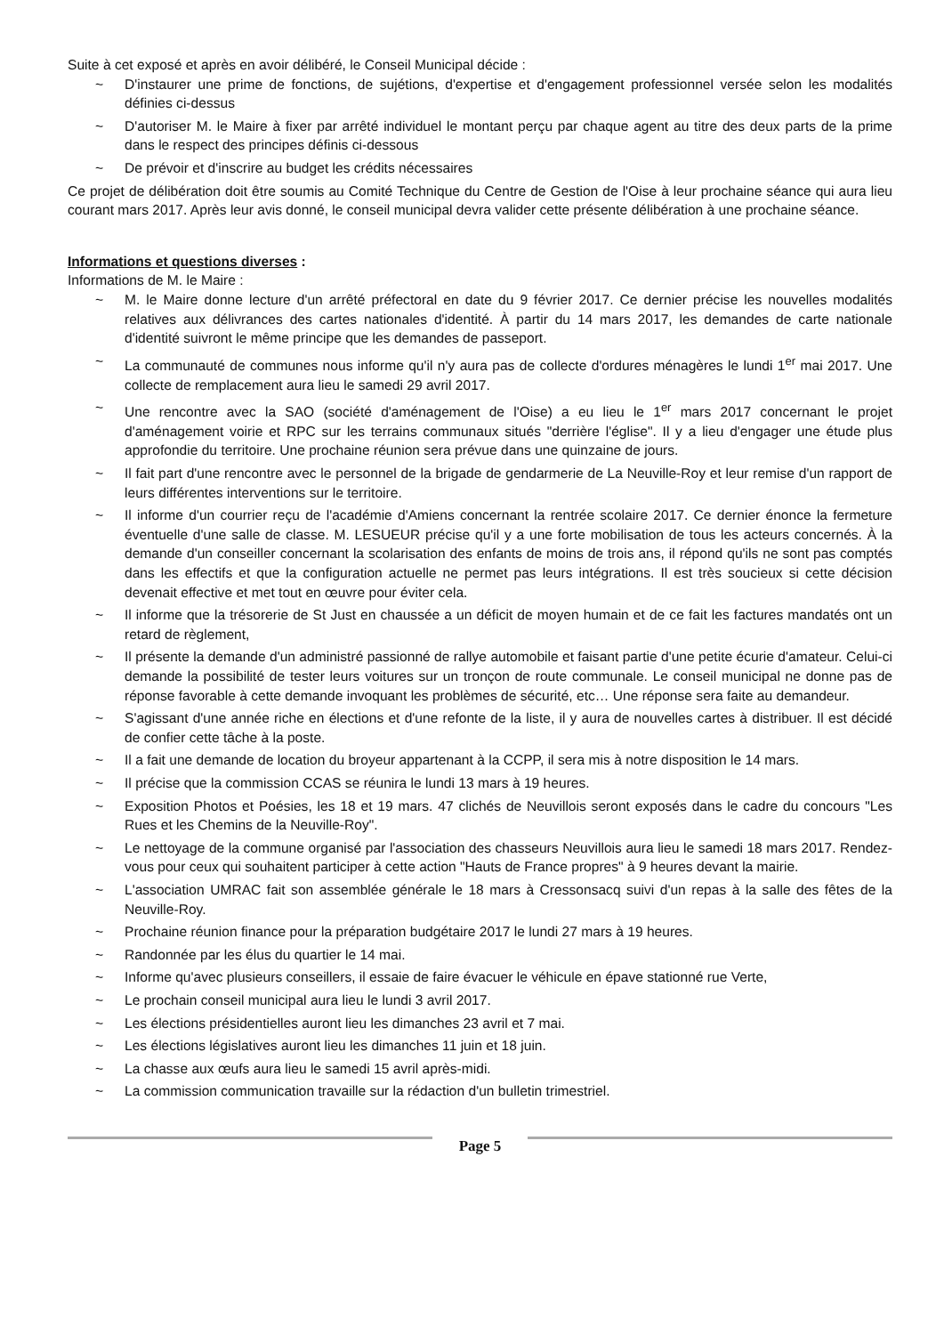Suite à cet exposé et après en avoir délibéré, le Conseil Municipal décide :
~ D'instaurer une prime de fonctions, de sujétions, d'expertise et d'engagement professionnel versée selon les modalités définies ci-dessus
~ D'autoriser M. le Maire à fixer par arrêté individuel le montant perçu par chaque agent au titre des deux parts de la prime dans le respect des principes définis ci-dessous
~ De prévoir et d'inscrire au budget les crédits nécessaires
Ce projet de délibération doit être soumis au Comité Technique du Centre de Gestion de l'Oise à leur prochaine séance qui aura lieu courant mars 2017. Après leur avis donné, le conseil municipal devra valider cette présente délibération à une prochaine séance.
Informations et questions diverses :
Informations de M. le Maire :
~ M. le Maire donne lecture d'un arrêté préfectoral en date du 9 février 2017. Ce dernier précise les nouvelles modalités relatives aux délivrances des cartes nationales d'identité. À partir du 14 mars 2017, les demandes de carte nationale d'identité suivront le même principe que les demandes de passeport.
~ La communauté de communes nous informe qu'il n'y aura pas de collecte d'ordures ménagères le lundi 1<sup>er</sup> mai 2017. Une collecte de remplacement aura lieu le samedi 29 avril 2017.
~ Une rencontre avec la SAO (société d'aménagement de l'Oise) a eu lieu le 1<sup>er</sup> mars 2017 concernant le projet d'aménagement voirie et RPC sur les terrains communaux situés "derrière l'église". Il y a lieu d'engager une étude plus approfondie du territoire. Une prochaine réunion sera prévue dans une quinzaine de jours.
~ Il fait part d'une rencontre avec le personnel de la brigade de gendarmerie de La Neuville-Roy et leur remise d'un rapport de leurs différentes interventions sur le territoire.
~ Il informe d'un courrier reçu de l'académie d'Amiens concernant la rentrée scolaire 2017. Ce dernier énonce la fermeture éventuelle d'une salle de classe. M. LESUEUR précise qu'il y a une forte mobilisation de tous les acteurs concernés. À la demande d'un conseiller concernant la scolarisation des enfants de moins de trois ans, il répond qu'ils ne sont pas comptés dans les effectifs et que la configuration actuelle ne permet pas leurs intégrations. Il est très soucieux si cette décision devenait effective et met tout en œuvre pour éviter cela.
~ Il informe que la trésorerie de St Just en chaussée a un déficit de moyen humain et de ce fait les factures mandatés ont un retard de règlement,
~ Il présente la demande d'un administré passionné de rallye automobile et faisant partie d'une petite écurie d'amateur. Celui-ci demande la possibilité de tester leurs voitures sur un tronçon de route communale. Le conseil municipal ne donne pas de réponse favorable à cette demande invoquant les problèmes de sécurité, etc… Une réponse sera faite au demandeur.
~ S'agissant d'une année riche en élections et d'une refonte de la liste, il y aura de nouvelles cartes à distribuer. Il est décidé de confier cette tâche à la poste.
~ Il a fait une demande de location du broyeur appartenant à la CCPP, il sera mis à notre disposition le 14 mars.
~ Il précise que la commission CCAS se réunira le lundi 13 mars à 19 heures.
~ Exposition Photos et Poésies, les 18 et 19 mars. 47 clichés de Neuvillois seront exposés dans le cadre du concours "Les Rues et les Chemins de la Neuville-Roy".
~ Le nettoyage de la commune organisé par l'association des chasseurs Neuvillois aura lieu le samedi 18 mars 2017. Rendez-vous pour ceux qui souhaitent participer à cette action "Hauts de France propres" à 9 heures devant la mairie.
~ L'association UMRAC fait son assemblée générale le 18 mars à Cressonsacq suivi d'un repas à la salle des fêtes de la Neuville-Roy.
~ Prochaine réunion finance pour la préparation budgétaire 2017 le lundi 27 mars à 19 heures.
~ Randonnée par les élus du quartier le 14 mai.
~ Informe qu'avec plusieurs conseillers, il essaie de faire évacuer le véhicule en épave stationné rue Verte,
~ Le prochain conseil municipal aura lieu le lundi 3 avril 2017.
~ Les élections présidentielles auront lieu les dimanches 23 avril et 7 mai.
~ Les élections législatives auront lieu les dimanches 11 juin et 18 juin.
~ La chasse aux œufs aura lieu le samedi 15 avril après-midi.
~ La commission communication travaille sur la rédaction d'un bulletin trimestriel.
Page 5